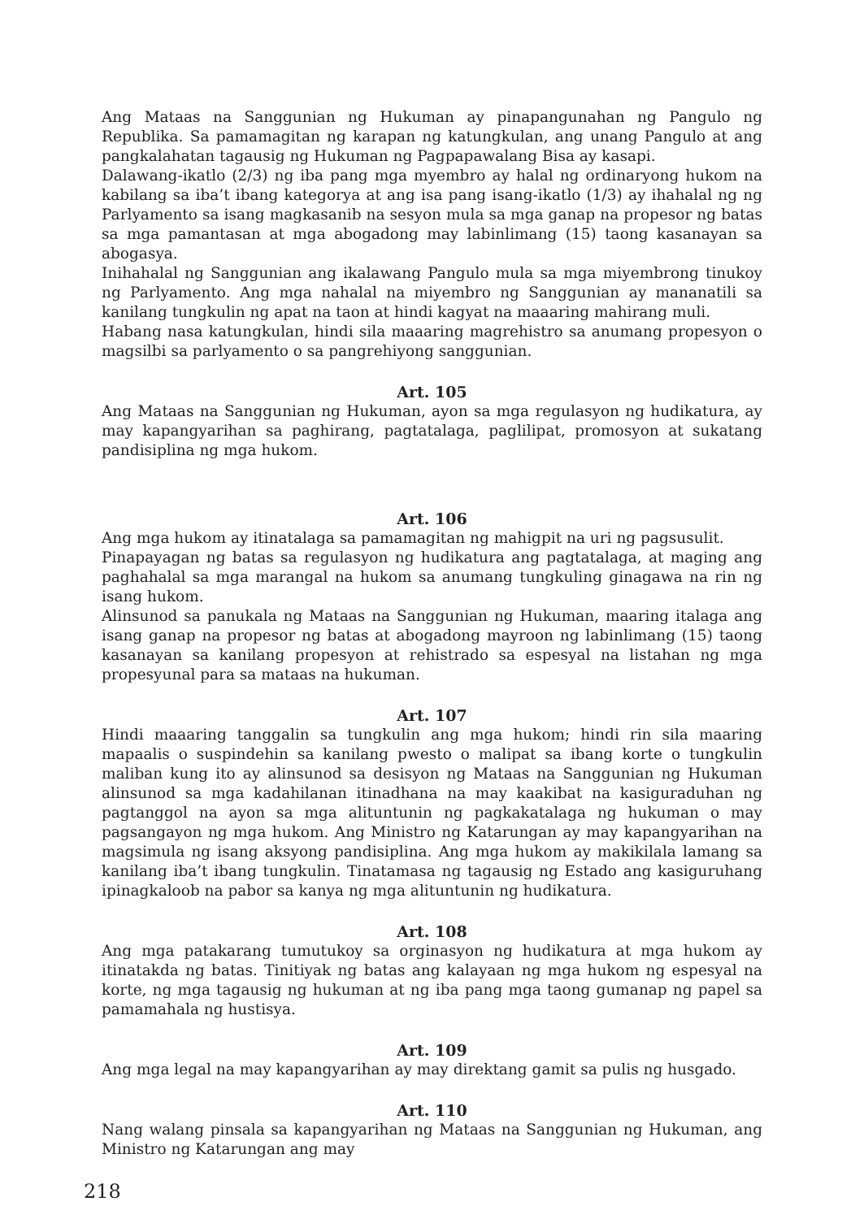Ang Mataas na Sanggunian ng Hukuman ay pinapangunahan ng Pangulo ng Republika. Sa pamamagitan ng karapan ng katungkulan, ang unang Pangulo at ang pangkalahatan tagausig ng Hukuman ng Pagpapawalang Bisa ay kasapi.
Dalawang-ikatlo (2/3) ng iba pang mga myembro ay halal ng ordinaryong hukom na kabilang sa iba’t ibang kategorya at ang isa pang isang-ikatlo (1/3) ay ihahalal ng ng Parlyamento sa isang magkasanib na sesyon mula sa mga ganap na propesor ng batas sa mga pamantasan at mga abogadong may labinlimang (15) taong kasanayan sa abogasya.
Inihahalal ng Sanggunian ang ikalawang Pangulo mula sa mga miyembrong tinukoy ng Parlyamento. Ang mga nahalal na miyembro ng Sanggunian ay mananatili sa kanilang tungkulin ng apat na taon at hindi kagyat na maaaring mahirang muli.
Habang nasa katungkulan, hindi sila maaaring magrehistro sa anumang propesyon o magsilbi sa parlyamento o sa pangrehiyong sanggunian.
Art. 105
Ang Mataas na Sanggunian ng Hukuman, ayon sa mga regulasyon ng hudikatura, ay may kapangyarihan sa paghirang, pagtatalaga, paglilipat, promosyon at sukatang pandisiplina ng mga hukom.
Art. 106
Ang mga hukom ay itinatalaga sa pamamagitan ng mahigpit na uri ng pagsusulit.
Pinapayagan ng batas sa regulasyon ng hudikatura ang pagtatalaga, at maging ang paghahalal sa mga marangal na hukom sa anumang tungkuling ginagawa na rin ng isang hukom.
Alinsunod sa panukala ng Mataas na Sanggunian ng Hukuman, maaring italaga ang isang ganap na propesor ng batas at abogadong mayroon ng labinlimang (15) taong kasanayan sa kanilang propesyon at rehistrado sa espesyal na listahan ng mga propesyunal para sa mataas na hukuman.
Art. 107
Hindi maaaring tanggalin sa tungkulin ang mga hukom; hindi rin sila maaring mapaalis o suspindehin sa kanilang pwesto o malipat sa ibang korte o tungkulin maliban kung ito ay alinsunod sa desisyon ng Mataas na Sanggunian ng Hukuman alinsunod sa mga kadahilanan itinadhana na may kaakibat na kasiguraduhan ng pagtanggol na ayon sa mga alituntunin ng pagkakatalaga ng hukuman o may pagsangayon ng mga hukom. Ang Ministro ng Katarungan ay may kapangyarihan na magsimula ng isang aksyong pandisiplina. Ang mga hukom ay makikilala lamang sa kanilang iba’t ibang tungkulin. Tinatamasa ng tagausig ng Estado ang kasiguruhang ipinagkaloob na pabor sa kanya ng mga alituntunin ng hudikatura.
Art. 108
Ang mga patakarang tumutukoy sa orginasyon ng hudikatura at mga hukom ay itinatakda ng batas. Tinitiyak ng batas ang kalayaan ng mga hukom ng espesyal na korte, ng mga tagausig ng hukuman at ng iba pang mga taong gumanap ng papel sa pamamahala ng hustisya.
Art. 109
Ang mga legal na may kapangyarihan ay may direktang gamit sa pulis ng husgado.
Art. 110
Nang walang pinsala sa kapangyarihan ng Mataas na Sanggunian ng Hukuman, ang Ministro ng Katarungan ang may
218